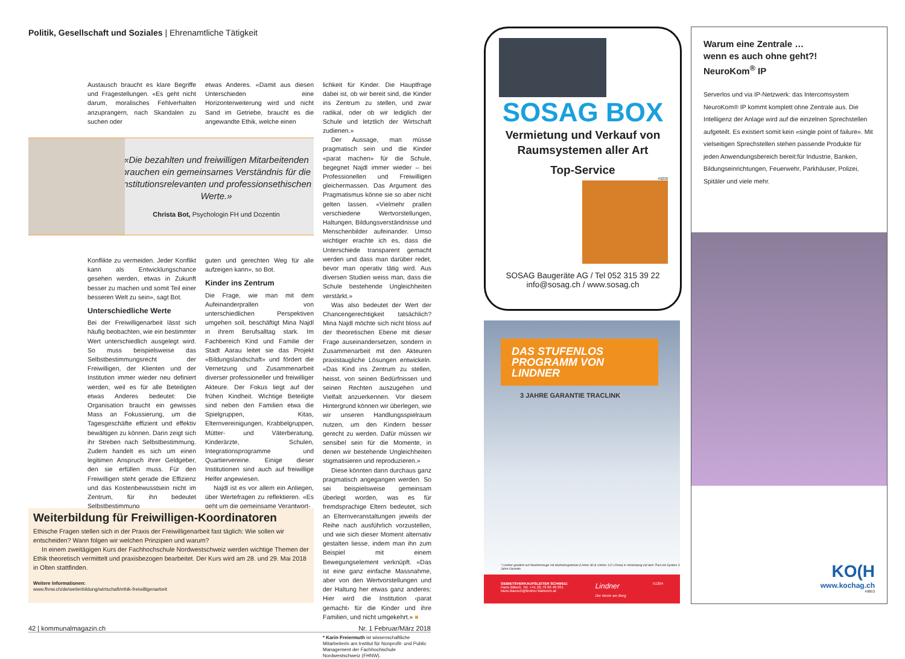Politik, Gesellschaft und Soziales | Ehrenamtliche Tätigkeit
Austausch braucht es klare Begriffe und Fragestellungen. «Es geht nicht darum, moralisches Fehlverhalten anzuprangern, nach Skandalen zu suchen oder
etwas Anderes. «Damit aus diesen Unterschieden eine Horizonterweiterung wird und nicht Sand im Getriebe, braucht es die angewandte Ethik, welche einen
«Die bezahlten und freiwilligen Mitarbeitenden brauchen ein gemeinsames Verständnis für die institutionsrelevanten und professionsethischen Werte.»
Christa Bot, Psychologin FH und Dozentin
Konflikte zu vermeiden. Jeder Konflikt kann als Entwicklungschance gesehen werden, etwas in Zukunft besser zu machen und somit Teil einer besseren Welt zu sein», sagt Bot.
Unterschiedliche Werte
Bei der Freiwilligenarbeit lässt sich häufig beobachten, wie ein bestimmter Wert unterschiedlich ausgelegt wird. So muss beispielsweise das Selbstbestimmungsrecht der Freiwilligen, der Klienten und der Institution immer wieder neu definiert werden, weil es für alle Beteiligten etwas Anderes bedeutet: Die Organisation braucht ein gewisses Mass an Fokussierung, um die Tagesgeschäfte effizient und effektiv bewältigen zu können. Darin zeigt sich ihr Streben nach Selbstbestimmung. Zudem handelt es sich um einen legitimen Anspruch ihrer Geldgeber, den sie erfüllen muss. Für den Freiwilligen steht gerade die Effizienz und das Kostenbewusstsein nicht im Zentrum, für ihn bedeutet Selbstbestimmung
guten und gerechten Weg für alle aufzeigen kann», so Bot.
Kinder ins Zentrum
Die Frage, wie man mit dem Aufeinanderprallen von unterschiedlichen Perspektiven umgehen soll, beschäftigt Mina Najdl in ihrem Berufsalltag stark. Im Fachbereich Kind und Familie der Stadt Aarau leitet sie das Projekt «Bildungslandschaft» und fördert die Vernetzung und Zusammenarbeit diverser professioneller und freiwilliger Akteure. Der Fokus liegt auf der frühen Kindheit. Wichtige Beteiligte sind neben den Familien etwa die Spielgruppen, Kitas, Elternvereinigungen, Krabbelgruppen, Mütter- und Väterberatung, Kinderärzte, Schulen, Integrationsprogramme und Quartiervereine. Einige dieser Institutionen sind auch auf freiwillige Helfer angewiesen.
Najdl ist es vor allem ein Anliegen, über Wertefragen zu reflektieren. «Es geht um die gemeinsame Verantwort-
lichkeit für Kinder. Die Hauptfrage dabei ist, ob wir bereit sind, die Kinder ins Zentrum zu stellen, und zwar radikal, oder ob wir lediglich der Schule und letztlich der Wirtschaft zudienen.»
Der Aussage, man müsse pragmatisch sein und die Kinder «parat machen» für die Schule, begegnet Najdl immer wieder – bei Professionellen und Freiwilligen gleichermassen. Das Argument des Pragmatismus könne sie so aber nicht gelten lassen. «Vielmehr prallen verschiedene Wertvorstellungen, Haltungen, Bildungsverständnisse und Menschenbilder aufeinander. Umso wichtiger erachte ich es, dass die Unterschiede transparent gemacht werden und dass man darüber redet, bevor man operativ tätig wird. Aus diversen Studien weiss man, dass die Schule bestehende Ungleichheiten verstärkt.»
Was also bedeutet der Wert der Chancengerechtigkeit tatsächlich? Mina Najdl möchte sich nicht bloss auf der theoretischen Ebene mit dieser Frage auseinandersetzen, sondern in Zusammenarbeit mit den Akteuren praxistaugliche Lösungen entwickeln. «Das Kind ins Zentrum zu stellen, heisst, von seinen Bedürfnissen und seinen Rechten auszugehen und Vielfalt anzuerkennen. Vor diesem Hintergrund können wir überlegen, wie wir unseren Handlungsspielraum nutzen, um den Kindern besser gerecht zu werden. Dafür müssen wir sensibel sein für die Momente, in denen wir bestehende Ungleichheiten stigmatisieren und reproduzieren.»
Diese könnten dann durchaus ganz pragmatisch angegangen werden. So sei beispielsweise gemeinsam überlegt worden, was es für fremdsprachige Eltern bedeutet, sich an Elternveranstaltungen jeweils der Reihe nach ausführlich vorzustellen, und wie sich dieser Moment alternativ gestalten liesse, indem man ihn zum Beispiel mit einem Bewegungselement verknüpft. «Das ist eine ganz einfache Massnahme, aber von den Wertvorstellungen und der Haltung her etwas ganz anderes: Hier wird die Institution ‹parat gemacht› für die Kinder und ihre Familien, und nicht umgekehrt.» ■
* Karin Freiermuth ist wissenschaftliche Mitarbeiterin am Institut für Nonprofit- und Public Management der Fachhochschule Nordwestschweiz (FHNW).
Weiterbildung für Freiwilligen-Koordinatoren
Ethische Fragen stellen sich in der Praxis der Freiwilligenarbeit fast täglich: Wie sollen wir entscheiden? Wann folgen wir welchen Prinzipien und warum?
In einem zweitägigen Kurs der Fachhochschule Nordwestschweiz werden wichtige Themen der Ethik theoretisch vermittelt und praxisbezogen bearbeitet. Der Kurs wird am 28. und 29. Mai 2018 in Olten stattfinden.
Weitere Informationen:
www.fhnw.ch/de/weiterbildung/wirtschaft/ethik-freiwilligenarbeit
42 | kommunalmagazin.ch Nr. 1 Februar/März 2018
SOSAG BOX
Vermietung und Verkauf von Raumsystemen aller Art
Top-Service
49230
SOSAG Baugeräte AG / Tel 052 315 39 22
info@sosag.ch / www.sosag.ch
DAS STUFENLOS PROGRAMM VON LINDNER
3 JAHRE GARANTIE TRACLINK
* Lindner gewährt auf Neufahrzeuge mit Stufenlosgetriebe (Lintrac 90 & Unitrac 112 LDrive) in Verbindung mit dem TracLink-System 3 Jahre Garantie
GEBIETSVERKAUFSLEITER SCHWEIZ:
Hans Bläsch, Tel. +41 (0) 79 66 48 931
hans.blaesch@lindner-traktoren.at Lindner
Der Beste am Berg 51304
Warum eine Zentrale …
wenn es auch ohne geht?!
NeuroKom<sup>®</sup> IP
Serverlos und via IP-Netzwerk: das Intercomsystem NeuroKom® IP kommt komplett ohne Zentrale aus. Die Intelligenz der Anlage wird auf die einzelnen Sprechstellen aufgeteilt. Es existiert somit kein «single point of failure». Mit vielseitigen Sprechstellen stehen passende Produkte für jeden Anwendungsbereich bereit:für Industrie, Banken, Bildungseinrichtungen, Feuerwehr, Parkhäuser, Polizei, Spitäler und viele mehr.
KO(H
www.kochag.ch
49853